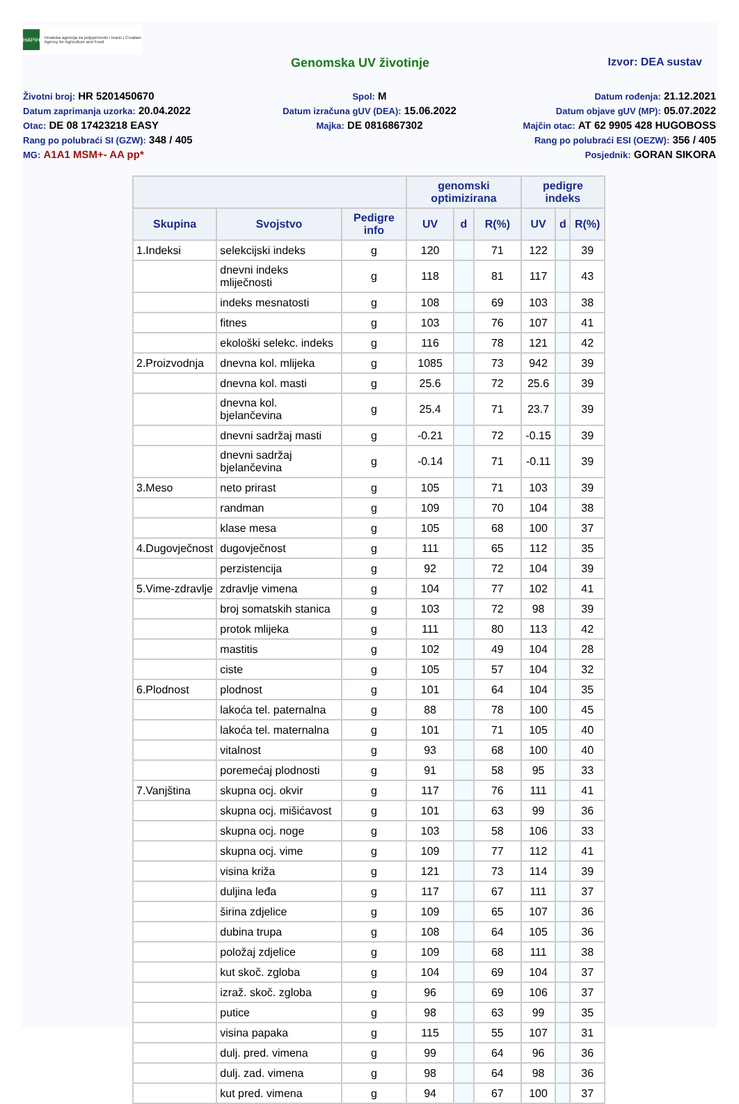HAPIH
Hrvatska agencija za poljoprivredu i hranu | Croatian Agency for Agriculture and Food
Genomska UV životinje Izvor: DEA sustav
Životni broj: HR 5201450670
Spol: M
Datum rođenja: 21.12.2021
Datum zaprimanja uzorka: 20.04.2022
Datum izračuna gUV (DEA): 15.06.2022
Datum objave gUV (MP): 05.07.2022
Otac: DE 08 17423218 EASY
Majka: DE 0816867302
Majčin otac: AT 62 9905 428 HUGOBOSS
Rang po polubraći SI (GZW): 348 / 405
Rang po polubraći ESI (OEZW): 356 / 405
MG: A1A1 MSM+- AA pp*
Posjednik: GORAN SIKORA
| | | | genomski optimizirana | | | pedigre indeks | | |
| --- | --- | --- | --- | --- | --- | --- | --- | --- |
| Skupina | Svojstvo | Pedigre info | UV | d | R(%) | UV | d | R(%) |
| 1.Indeksi | selekcijski indeks | g | 120 | | 71 | 122 | | 39 |
| | dnevni indeks mliječnosti | g | 118 | | 81 | 117 | | 43 |
| | indeks mesnatosti | g | 108 | | 69 | 103 | | 38 |
| | fitnes | g | 103 | | 76 | 107 | | 41 |
| | ekološki selekc. indeks | g | 116 | | 78 | 121 | | 42 |
| 2.Proizvodnja | dnevna kol. mlijeka | g | 1085 | | 73 | 942 | | 39 |
| | dnevna kol. masti | g | 25.6 | | 72 | 25.6 | | 39 |
| | dnevna kol. bjelančevina | g | 25.4 | | 71 | 23.7 | | 39 |
| | dnevni sadržaj masti | g | -0.21 | | 72 | -0.15 | | 39 |
| | dnevni sadržaj bjelančevina | g | -0.14 | | 71 | -0.11 | | 39 |
| 3.Meso | neto prirast | g | 105 | | 71 | 103 | | 39 |
| | randman | g | 109 | | 70 | 104 | | 38 |
| | klase mesa | g | 105 | | 68 | 100 | | 37 |
| 4.Dugovječnost | dugovječnost | g | 111 | | 65 | 112 | | 35 |
| | perzistencija | g | 92 | | 72 | 104 | | 39 |
| 5.Vime-zdravlje | zdravlje vimena | g | 104 | | 77 | 102 | | 41 |
| | broj somatskih stanica | g | 103 | | 72 | 98 | | 39 |
| | protok mlijeka | g | 111 | | 80 | 113 | | 42 |
| | mastitis | g | 102 | | 49 | 104 | | 28 |
| | ciste | g | 105 | | 57 | 104 | | 32 |
| 6.Plodnost | plodnost | g | 101 | | 64 | 104 | | 35 |
| | lakoća tel. paternalna | g | 88 | | 78 | 100 | | 45 |
| | lakoća tel. maternalna | g | 101 | | 71 | 105 | | 40 |
| | vitalnost | g | 93 | | 68 | 100 | | 40 |
| | poremećaj plodnosti | g | 91 | | 58 | 95 | | 33 |
| 7.Vanjština | skupna ocj. okvir | g | 117 | | 76 | 111 | | 41 |
| | skupna ocj. mišićavost | g | 101 | | 63 | 99 | | 36 |
| | skupna ocj. noge | g | 103 | | 58 | 106 | | 33 |
| | skupna ocj. vime | g | 109 | | 77 | 112 | | 41 |
| | visina križa | g | 121 | | 73 | 114 | | 39 |
| | duljina leđa | g | 117 | | 67 | 111 | | 37 |
| | širina zdjelice | g | 109 | | 65 | 107 | | 36 |
| | dubina trupa | g | 108 | | 64 | 105 | | 36 |
| | položaj zdjelice | g | 109 | | 68 | 111 | | 38 |
| | kut skoč. zgloba | g | 104 | | 69 | 104 | | 37 |
| | izraž. skoč. zgloba | g | 96 | | 69 | 106 | | 37 |
| | putice | g | 98 | | 63 | 99 | | 35 |
| | visina papaka | g | 115 | | 55 | 107 | | 31 |
| | dulj. pred. vimena | g | 99 | | 64 | 96 | | 36 |
| | dulj. zad. vimena | g | 98 | | 64 | 98 | | 36 |
| | kut pred. vimena | g | 94 | | 67 | 100 | | 37 |